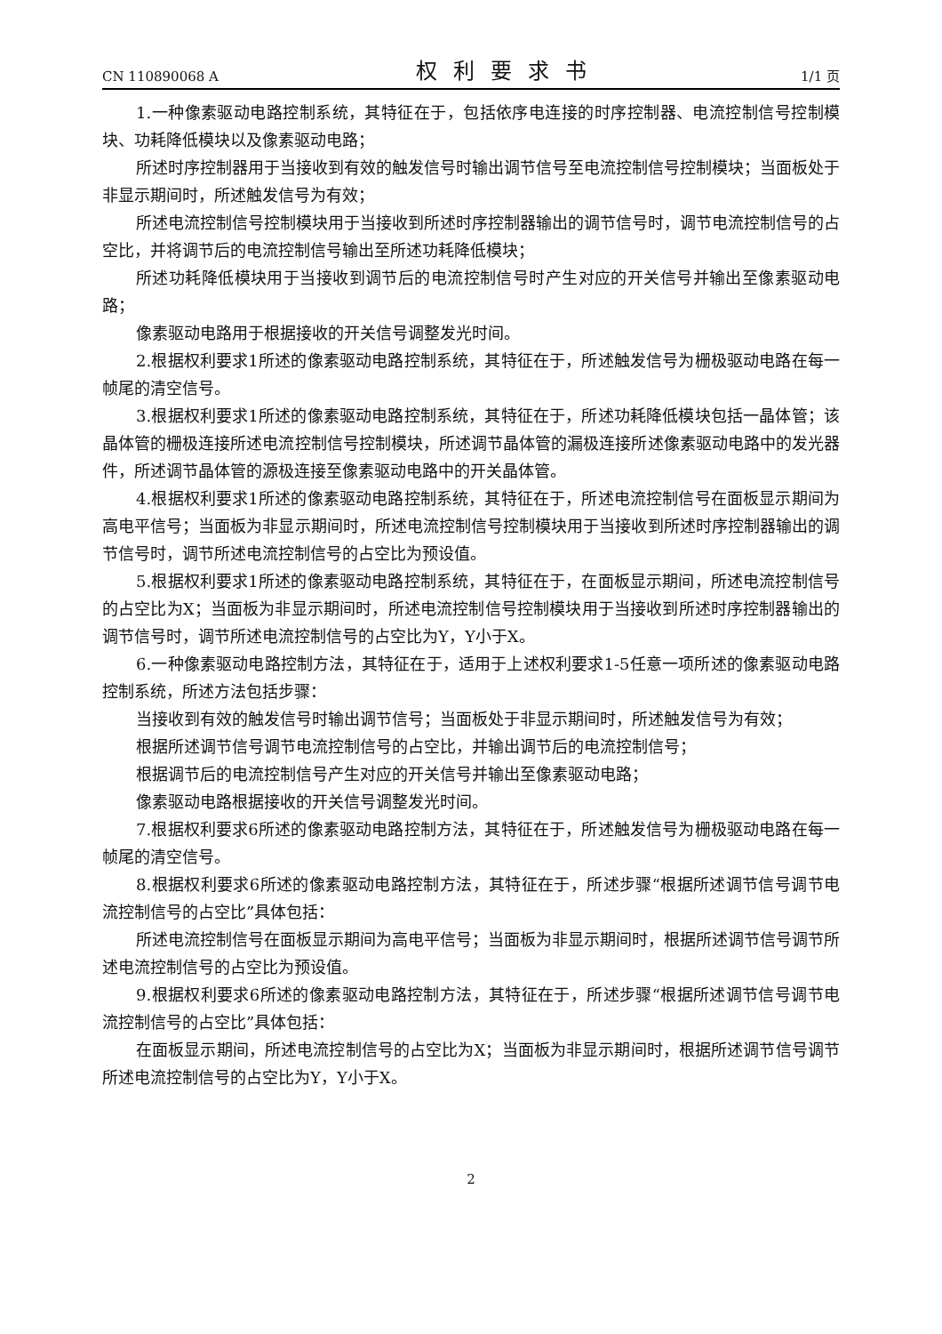CN 110890068 A 权利要求书 1/1 页
1.一种像素驱动电路控制系统，其特征在于，包括依序电连接的时序控制器、电流控制信号控制模块、功耗降低模块以及像素驱动电路；
所述时序控制器用于当接收到有效的触发信号时输出调节信号至电流控制信号控制模块；当面板处于非显示期间时，所述触发信号为有效；
所述电流控制信号控制模块用于当接收到所述时序控制器输出的调节信号时，调节电流控制信号的占空比，并将调节后的电流控制信号输出至所述功耗降低模块；
所述功耗降低模块用于当接收到调节后的电流控制信号时产生对应的开关信号并输出至像素驱动电路；
像素驱动电路用于根据接收的开关信号调整发光时间。
2.根据权利要求1所述的像素驱动电路控制系统，其特征在于，所述触发信号为栅极驱动电路在每一帧尾的清空信号。
3.根据权利要求1所述的像素驱动电路控制系统，其特征在于，所述功耗降低模块包括一晶体管；该晶体管的栅极连接所述电流控制信号控制模块，所述调节晶体管的漏极连接所述像素驱动电路中的发光器件，所述调节晶体管的源极连接至像素驱动电路中的开关晶体管。
4.根据权利要求1所述的像素驱动电路控制系统，其特征在于，所述电流控制信号在面板显示期间为高电平信号；当面板为非显示期间时，所述电流控制信号控制模块用于当接收到所述时序控制器输出的调节信号时，调节所述电流控制信号的占空比为预设值。
5.根据权利要求1所述的像素驱动电路控制系统，其特征在于，在面板显示期间，所述电流控制信号的占空比为X；当面板为非显示期间时，所述电流控制信号控制模块用于当接收到所述时序控制器输出的调节信号时，调节所述电流控制信号的占空比为Y，Y小于X。
6.一种像素驱动电路控制方法，其特征在于，适用于上述权利要求1-5任意一项所述的像素驱动电路控制系统，所述方法包括步骤：
当接收到有效的触发信号时输出调节信号；当面板处于非显示期间时，所述触发信号为有效；
根据所述调节信号调节电流控制信号的占空比，并输出调节后的电流控制信号；
根据调节后的电流控制信号产生对应的开关信号并输出至像素驱动电路；
像素驱动电路根据接收的开关信号调整发光时间。
7.根据权利要求6所述的像素驱动电路控制方法，其特征在于，所述触发信号为栅极驱动电路在每一帧尾的清空信号。
8.根据权利要求6所述的像素驱动电路控制方法，其特征在于，所述步骤“根据所述调节信号调节电流控制信号的占空比”具体包括：
所述电流控制信号在面板显示期间为高电平信号；当面板为非显示期间时，根据所述调节信号调节所述电流控制信号的占空比为预设值。
9.根据权利要求6所述的像素驱动电路控制方法，其特征在于，所述步骤“根据所述调节信号调节电流控制信号的占空比”具体包括：
在面板显示期间，所述电流控制信号的占空比为X；当面板为非显示期间时，根据所述调节信号调节所述电流控制信号的占空比为Y，Y小于X。
2